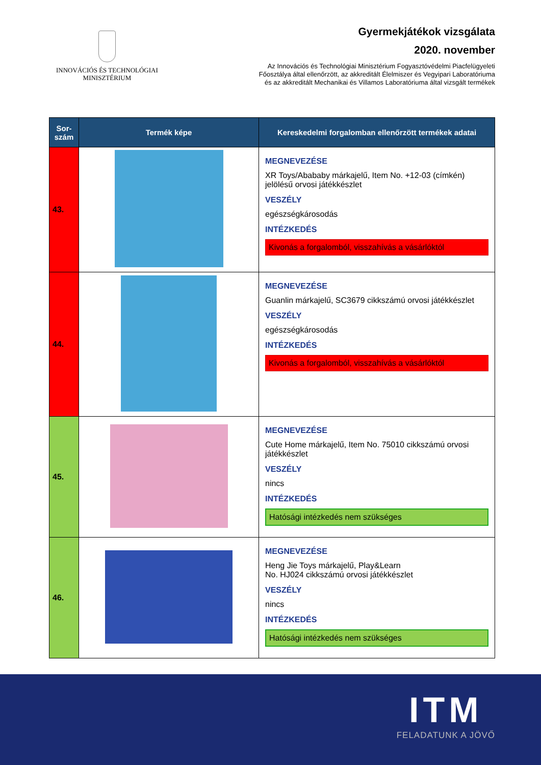INNOVÁCIÓS ÉS TECHNOLÓGIAI
MINISZTÉRIUM
Gyermekjátékok vizsgálata
2020. november
Az Innovációs és Technológiai Minisztérium Fogyasztóvédelmi Piacfelügyeleti
Főosztálya által ellenőrzött, az akkreditált Élelmiszer és Vegyipari Laboratóriuma
és az akkreditált Mechanikai és Villamos Laboratóriuma által vizsgált termékek
| Sor- szám | Termék képe | Kereskedelmi forgalomban ellenőrzött termékek adatai |
| --- | --- | --- |
| 43. | | MEGNEVEZÉSE XR Toys/Abababy márkajelű, Item No. +12-03 (címkén) jelölésű orvosi játékkészlet VESZÉLY egészségkárosodás INTÉZKEDÉS Kivonás a forgalomból, visszahívás a vásárlóktól |
| 44. | | MEGNEVEZÉSE Guanlin márkajelű, SC3679 cikkszámú orvosi játékkészlet VESZÉLY egészségkárosodás INTÉZKEDÉS Kivonás a forgalomból, visszahívás a vásárlóktól |
| 45. | | MEGNEVEZÉSE Cute Home márkajelű, Item No. 75010 cikkszámú orvosi játékkészlet VESZÉLY nincs INTÉZKEDÉS Hatósági intézkedés nem szükséges |
| 46. | | MEGNEVEZÉSE Heng Jie Toys márkajelű, Play&Learn No. HJ024 cikkszámú orvosi játékkészlet VESZÉLY nincs INTÉZKEDÉS Hatósági intézkedés nem szükséges |
ITM
FELADATUNK A JÖVŐ